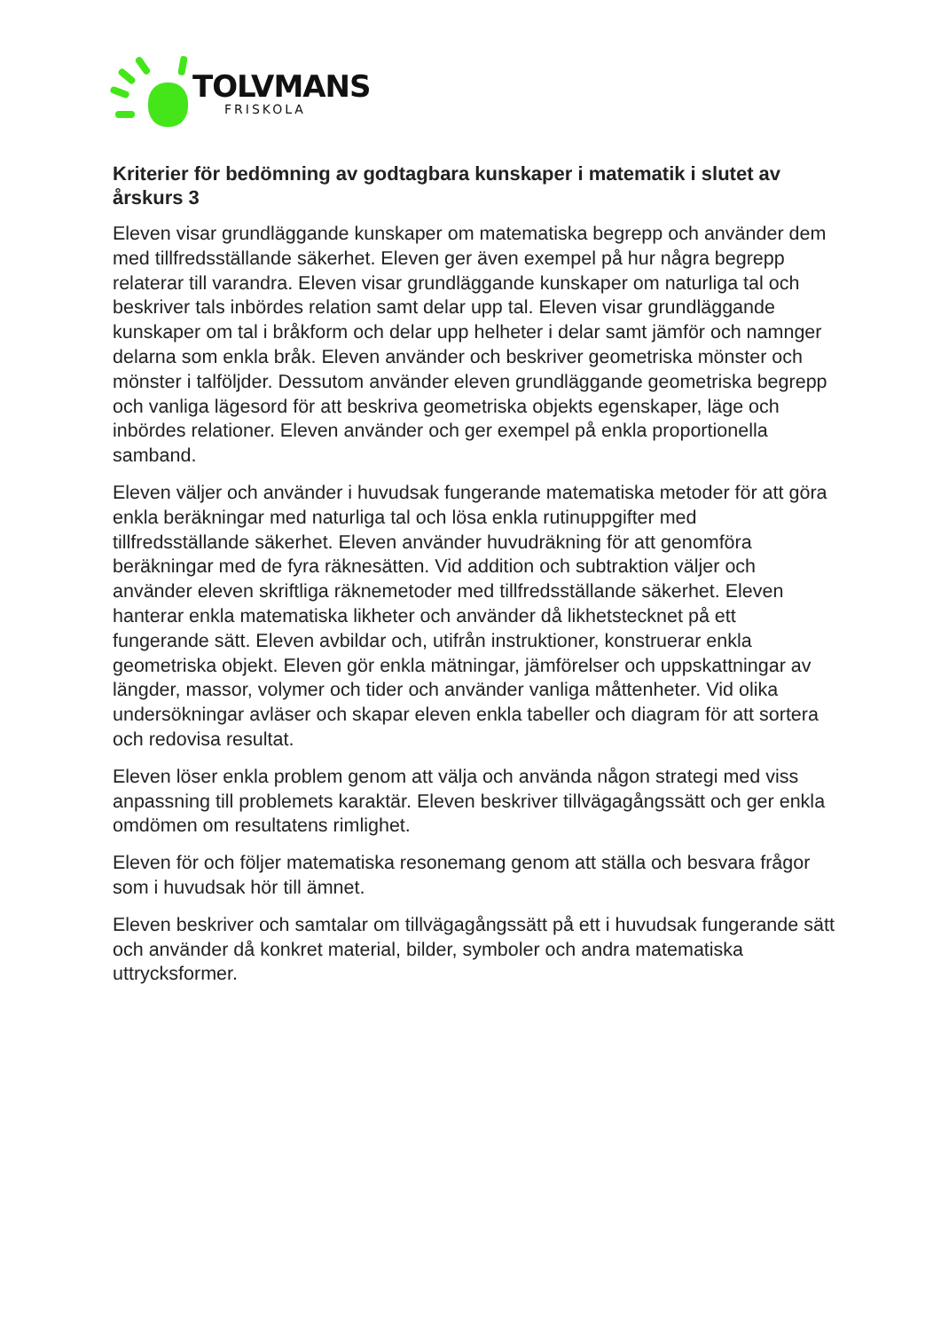TOLVMANS
FRISKOLA
Kriterier för bedömning av godtagbara kunskaper i matematik i slutet av årskurs 3
Eleven visar grundläggande kunskaper om matematiska begrepp och använder dem med tillfredsställande säkerhet. Eleven ger även exempel på hur några begrepp relaterar till varandra. Eleven visar grundläggande kunskaper om naturliga tal och beskriver tals inbördes relation samt delar upp tal. Eleven visar grundläggande kunskaper om tal i bråkform och delar upp helheter i delar samt jämför och namnger delarna som enkla bråk. Eleven använder och beskriver geometriska mönster och mönster i talföljder. Dessutom använder eleven grundläggande geometriska begrepp och vanliga lägesord för att beskriva geometriska objekts egenskaper, läge och inbördes relationer. Eleven använder och ger exempel på enkla proportionella samband.
Eleven väljer och använder i huvudsak fungerande matematiska metoder för att göra enkla beräkningar med naturliga tal och lösa enkla rutinuppgifter med tillfredsställande säkerhet. Eleven använder huvudräkning för att genomföra beräkningar med de fyra räknesätten. Vid addition och subtraktion väljer och använder eleven skriftliga räknemetoder med tillfredsställande säkerhet. Eleven hanterar enkla matematiska likheter och använder då likhetstecknet på ett fungerande sätt. Eleven avbildar och, utifrån instruktioner, konstruerar enkla geometriska objekt. Eleven gör enkla mätningar, jämförelser och uppskattningar av längder, massor, volymer och tider och använder vanliga måttenheter. Vid olika undersökningar avläser och skapar eleven enkla tabeller och diagram för att sortera och redovisa resultat.
Eleven löser enkla problem genom att välja och använda någon strategi med viss anpassning till problemets karaktär. Eleven beskriver tillvägagångssätt och ger enkla omdömen om resultatens rimlighet.
Eleven för och följer matematiska resonemang genom att ställa och besvara frågor som i huvudsak hör till ämnet.
Eleven beskriver och samtalar om tillvägagångssätt på ett i huvudsak fungerande sätt och använder då konkret material, bilder, symboler och andra matematiska uttrycksformer.